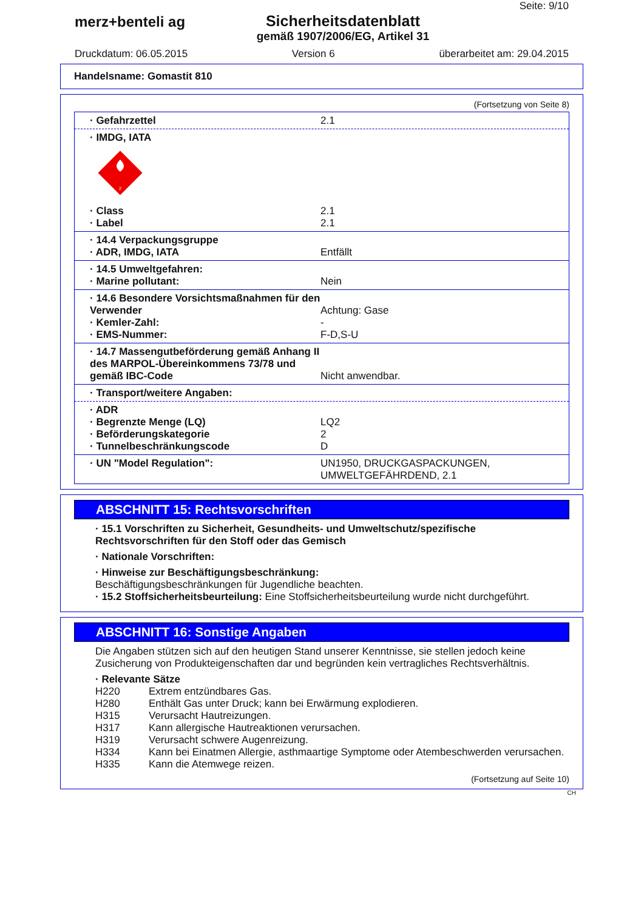merz+benteli ag Sicherheitsdatenblatt
gemäß 1907/2006/EG, Artikel 31
Seite: 9/10
Druckdatum: 06.05.2015 Version 6 überarbeitet am: 29.04.2015
Handelsname: Gomastit 810
(Fortsetzung von Seite 8)
· Gefahrzettel 2.1
· IMDG, IATA
2
· Class
· Label
2.1
2.1
· 14.4 Verpackungsgruppe
· ADR, IMDG, IATA
Entfällt
· 14.5 Umweltgefahren:
· Marine pollutant:
Nein
· 14.6 Besondere Vorsichtsmaßnahmen für den Verwender
· Kemler-Zahl:
· EMS-Nummer:
Achtung: Gase
-
F-D,S-U
· 14.7 Massengutbeförderung gemäß Anhang II des MARPOL-Übereinkommens 73/78 und gemäß IBC-Code
Nicht anwendbar.
· Transport/weitere Angaben:
· ADR
· Begrenzte Menge (LQ)
· Beförderungskategorie
· Tunnelbeschränkungscode
LQ2
2
D
· UN "Model Regulation": UN1950, DRUCKGASPACKUNGEN, UMWELTGEFÄHRDEND, 2.1
ABSCHNITT 15: Rechtsvorschriften
· 15.1 Vorschriften zu Sicherheit, Gesundheits- und Umweltschutz/spezifische Rechtsvorschriften für den Stoff oder das Gemisch
· Nationale Vorschriften:
· Hinweise zur Beschäftigungsbeschränkung:
Beschäftigungsbeschränkungen für Jugendliche beachten.
· 15.2 Stoffsicherheitsbeurteilung: Eine Stoffsicherheitsbeurteilung wurde nicht durchgeführt.
ABSCHNITT 16: Sonstige Angaben
Die Angaben stützen sich auf den heutigen Stand unserer Kenntnisse, sie stellen jedoch keine Zusicherung von Produkteigenschaften dar und begründen kein vertragliches Rechtsverhältnis.
· Relevante Sätze
H220 Extrem entzündbares Gas.
H280 Enthält Gas unter Druck; kann bei Erwärmung explodieren.
H315 Verursacht Hautreizungen.
H317 Kann allergische Hautreaktionen verursachen.
H319 Verursacht schwere Augenreizung.
H334 Kann bei Einatmen Allergie, asthmaartige Symptome oder Atembeschwerden verursachen.
H335 Kann die Atemwege reizen.
(Fortsetzung auf Seite 10)
CH